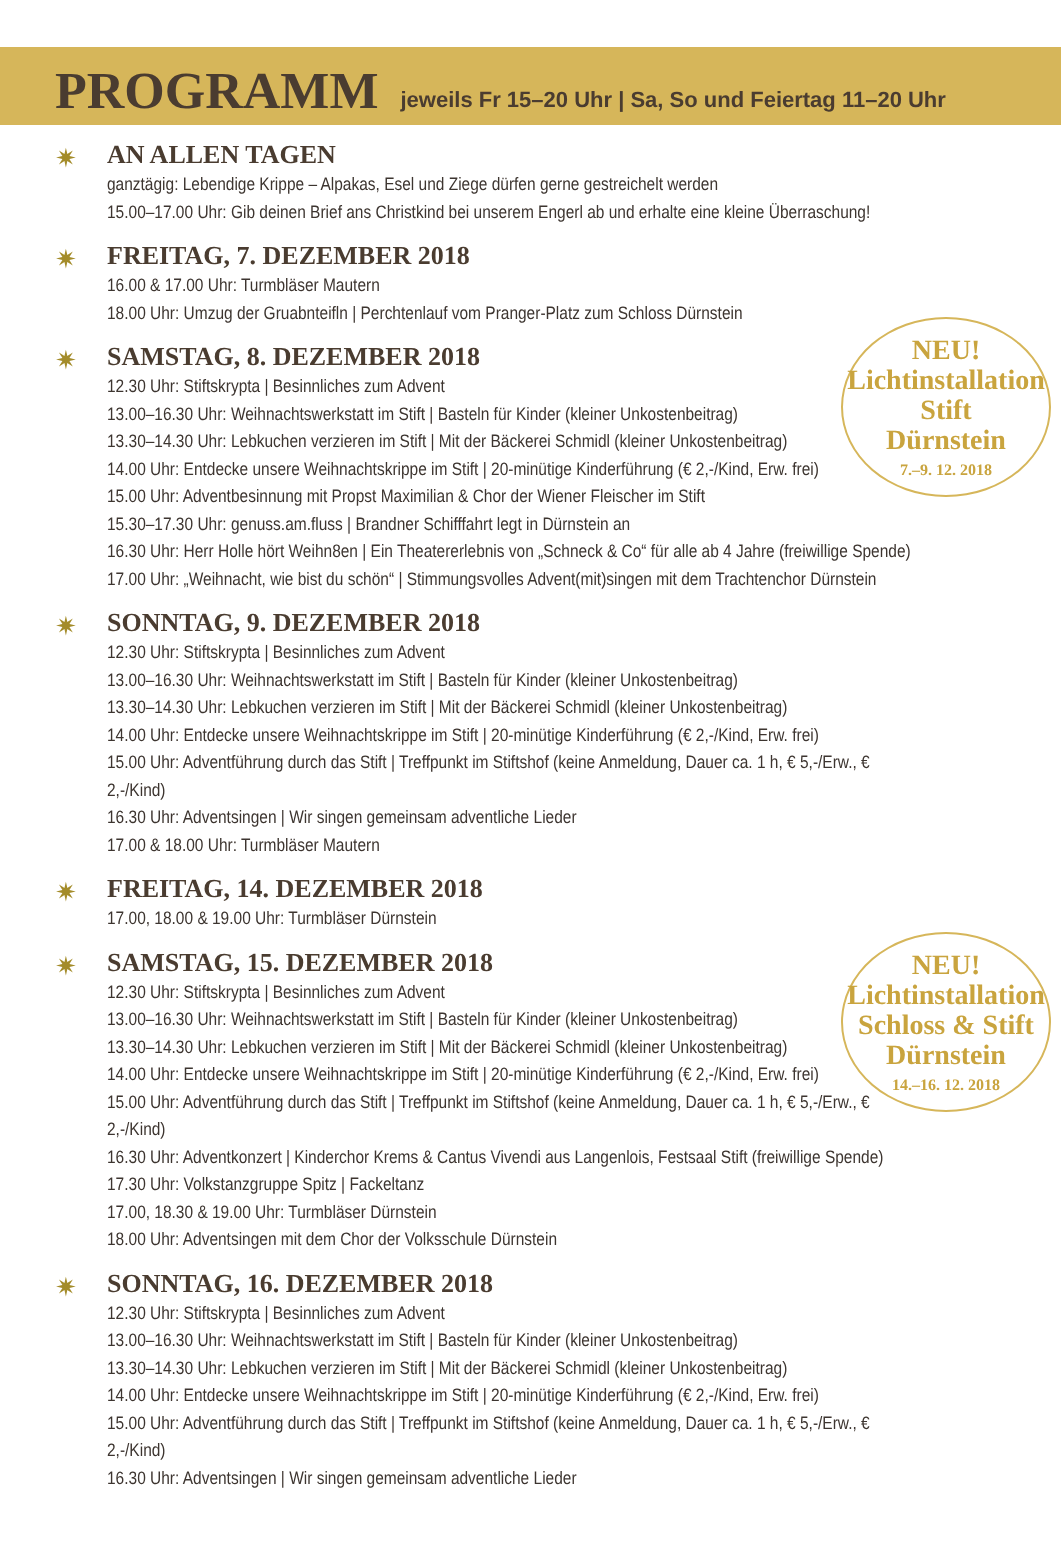PROGRAMM
jeweils Fr 15–20 Uhr | Sa, So und Feiertag 11–20 Uhr
NEU!
Lichtinstallation
Stift
Dürnstein
7.–9. 12. 2018
NEU!
Lichtinstallation
Schloss & Stift
Dürnstein
14.–16. 12. 2018
✷
AN ALLEN TAGEN
ganztägig: Lebendige Krippe – Alpakas, Esel und Ziege dürfen gerne gestreichelt werden
15.00–17.00 Uhr: Gib deinen Brief ans Christkind bei unserem Engerl ab und erhalte eine kleine Überraschung!
✷
FREITAG, 7. DEZEMBER 2018
16.00 & 17.00 Uhr: Turmbläser Mautern
18.00 Uhr: Umzug der Gruabnteifln | Perchtenlauf vom Pranger-Platz zum Schloss Dürnstein
✷
SAMSTAG, 8. DEZEMBER 2018
12.30 Uhr: Stiftskrypta | Besinnliches zum Advent
13.00–16.30 Uhr: Weihnachtswerkstatt im Stift | Basteln für Kinder (kleiner Unkostenbeitrag)
13.30–14.30 Uhr: Lebkuchen verzieren im Stift | Mit der Bäckerei Schmidl (kleiner Unkostenbeitrag)
14.00 Uhr: Entdecke unsere Weihnachtskrippe im Stift | 20-minütige Kinderführung (€ 2,-/Kind, Erw. frei)
15.00 Uhr: Adventbesinnung mit Propst Maximilian & Chor der Wiener Fleischer im Stift
15.30–17.30 Uhr: genuss.am.fluss | Brandner Schifffahrt legt in Dürnstein an
16.30 Uhr: Herr Holle hört Weihn8en | Ein Theatererlebnis von „Schneck & Co“ für alle ab 4 Jahre (freiwillige Spende)
17.00 Uhr: „Weihnacht, wie bist du schön“ | Stimmungsvolles Advent(mit)singen mit dem Trachtenchor Dürnstein
✷
SONNTAG, 9. DEZEMBER 2018
12.30 Uhr: Stiftskrypta | Besinnliches zum Advent
13.00–16.30 Uhr: Weihnachtswerkstatt im Stift | Basteln für Kinder (kleiner Unkostenbeitrag)
13.30–14.30 Uhr: Lebkuchen verzieren im Stift | Mit der Bäckerei Schmidl (kleiner Unkostenbeitrag)
14.00 Uhr: Entdecke unsere Weihnachtskrippe im Stift | 20-minütige Kinderführung (€ 2,-/Kind, Erw. frei)
15.00 Uhr: Adventführung durch das Stift | Treffpunkt im Stiftshof (keine Anmeldung, Dauer ca. 1 h, € 5,-/Erw., € 2,-/Kind)
16.30 Uhr: Adventsingen | Wir singen gemeinsam adventliche Lieder
17.00 & 18.00 Uhr: Turmbläser Mautern
✷
FREITAG, 14. DEZEMBER 2018
17.00, 18.00 & 19.00 Uhr: Turmbläser Dürnstein
✷
SAMSTAG, 15. DEZEMBER 2018
12.30 Uhr: Stiftskrypta | Besinnliches zum Advent
13.00–16.30 Uhr: Weihnachtswerkstatt im Stift | Basteln für Kinder (kleiner Unkostenbeitrag)
13.30–14.30 Uhr: Lebkuchen verzieren im Stift | Mit der Bäckerei Schmidl (kleiner Unkostenbeitrag)
14.00 Uhr: Entdecke unsere Weihnachtskrippe im Stift | 20-minütige Kinderführung (€ 2,-/Kind, Erw. frei)
15.00 Uhr: Adventführung durch das Stift | Treffpunkt im Stiftshof (keine Anmeldung, Dauer ca. 1 h, € 5,-/Erw., € 2,-/Kind)
16.30 Uhr: Adventkonzert | Kinderchor Krems & Cantus Vivendi aus Langenlois, Festsaal Stift (freiwillige Spende)
17.30 Uhr: Volkstanzgruppe Spitz | Fackeltanz
17.00, 18.30 & 19.00 Uhr: Turmbläser Dürnstein
18.00 Uhr: Adventsingen mit dem Chor der Volksschule Dürnstein
✷
SONNTAG, 16. DEZEMBER 2018
12.30 Uhr: Stiftskrypta | Besinnliches zum Advent
13.00–16.30 Uhr: Weihnachtswerkstatt im Stift | Basteln für Kinder (kleiner Unkostenbeitrag)
13.30–14.30 Uhr: Lebkuchen verzieren im Stift | Mit der Bäckerei Schmidl (kleiner Unkostenbeitrag)
14.00 Uhr: Entdecke unsere Weihnachtskrippe im Stift | 20-minütige Kinderführung (€ 2,-/Kind, Erw. frei)
15.00 Uhr: Adventführung durch das Stift | Treffpunkt im Stiftshof (keine Anmeldung, Dauer ca. 1 h, € 5,-/Erw., € 2,-/Kind)
16.30 Uhr: Adventsingen | Wir singen gemeinsam adventliche Lieder